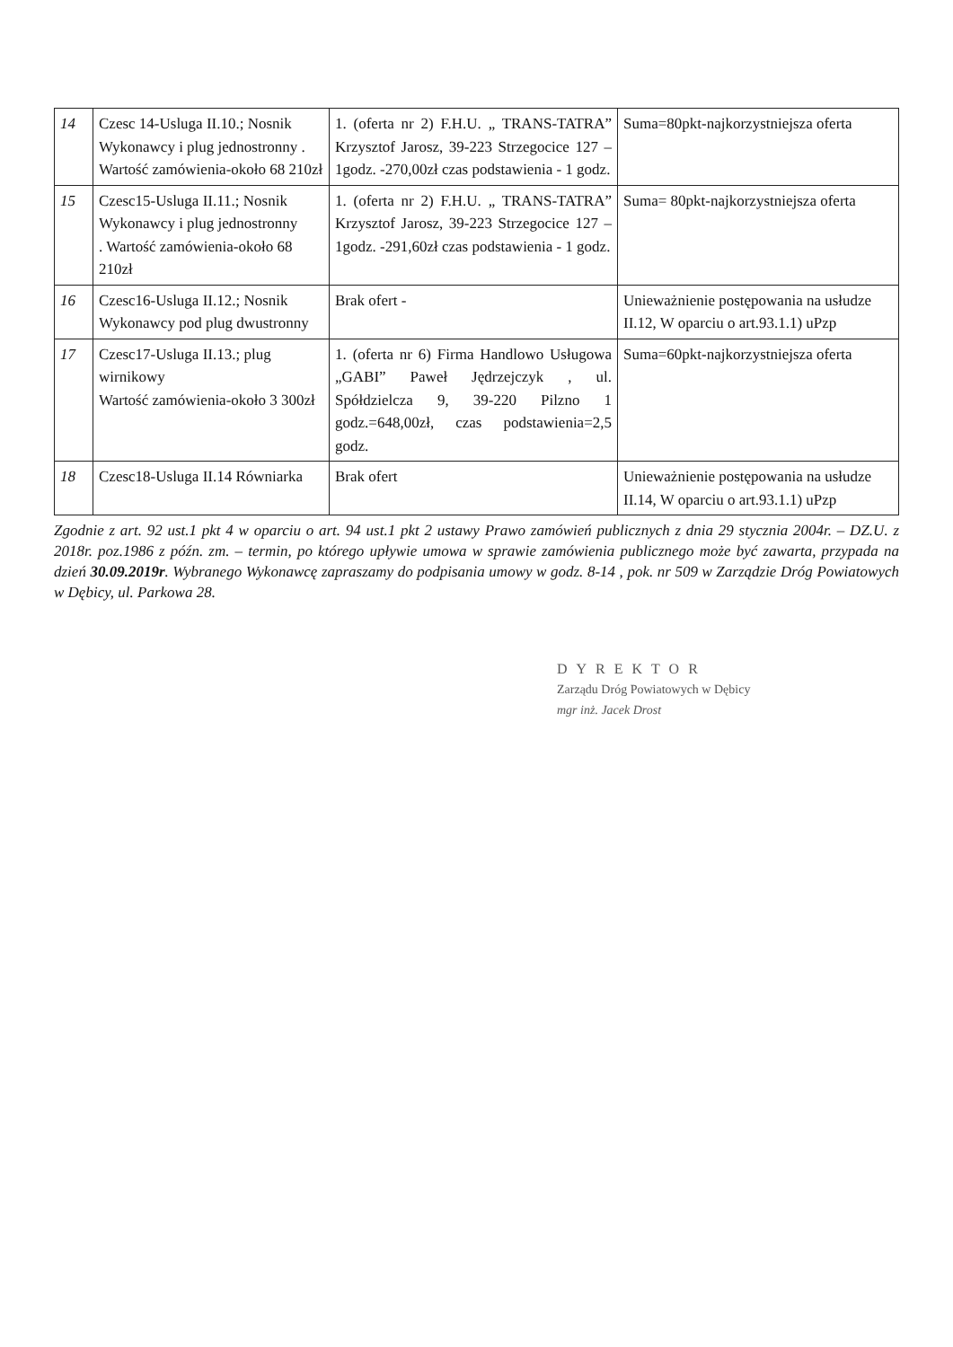| 14 | Czesc 14-Usluga II.10.; Nosnik Wykonawcy i plug jednostronny . Wartość zamówienia-około 68 210zł | 1. (oferta nr 2) F.H.U. „ TRANS-TATRA” Krzysztof Jarosz, 39-223 Strzegocice 127 – 1godz. -270,00zł czas podstawienia - 1 godz. | Suma=80pkt-najkorzystniejsza oferta |
| 15 | Czesc15-Usluga II.11.; Nosnik Wykonawcy i plug jednostronny . Wartość zamówienia-około 68 210zł | 1. (oferta nr 2) F.H.U. „ TRANS-TATRA” Krzysztof Jarosz, 39-223 Strzegocice 127 – 1godz. -291,60zł czas podstawienia - 1 godz. | Suma= 80pkt-najkorzystniejsza oferta |
| 16 | Czesc16-Usluga II.12.; Nosnik Wykonawcy pod plug dwustronny | Brak ofert - | Unieważnienie postępowania na usłudze II.12, W oparciu o art.93.1.1) uPzp |
| 17 | Czesc17-Usluga II.13.; plug wirnikowy Wartość zamówienia-około 3 300zł | 1. (oferta nr 6) Firma Handlowo Usługowa „GABI” Paweł Jędrzejczyk , ul. Spółdzielcza 9, 39-220 Pilzno 1 godz.=648,00zł, czas podstawienia=2,5 godz. | Suma=60pkt-najkorzystniejsza oferta |
| 18 | Czesc18-Usluga II.14 Równiarka | Brak ofert | Unieważnienie postępowania na usłudze II.14, W oparciu o art.93.1.1) uPzp |
Zgodnie z art. 92 ust.1 pkt 4 w oparciu o art. 94 ust.1 pkt 2 ustawy Prawo zamówień publicznych z dnia 29 stycznia 2004r. – DZ.U. z 2018r. poz.1986 z późn. zm. – termin, po którego upływie umowa w sprawie zamówienia publicznego może być zawarta, przypada na dzień 30.09.2019r. Wybranego Wykonawcę zapraszamy do podpisania umowy w godz. 8-14 , pok. nr 509 w Zarządzie Dróg Powiatowych w Dębicy, ul. Parkowa 28.
DYREKTOR
Zarządu Dróg Powiatowych w Dębicy
mgr inż. Jacek Drost